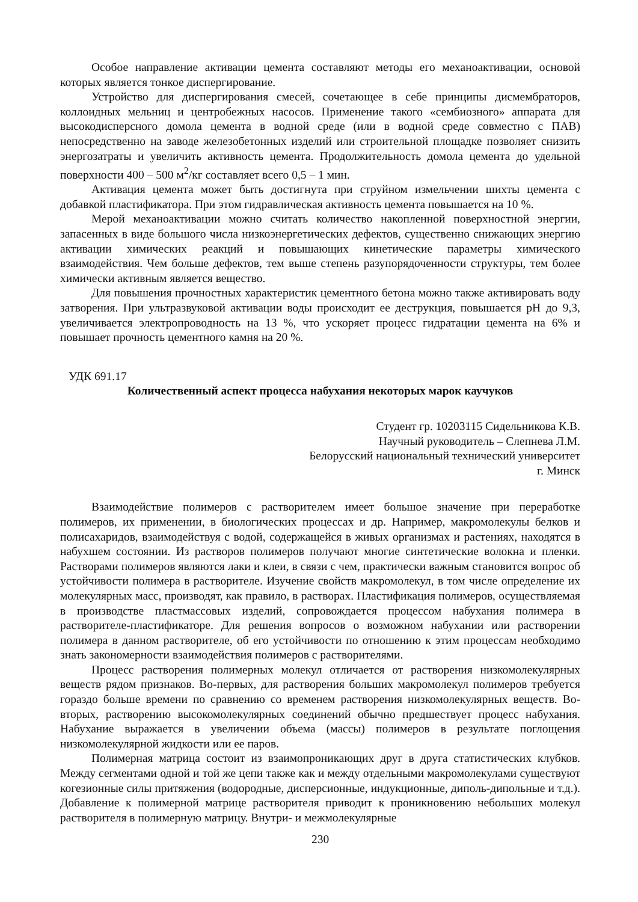Особое направление активации цемента составляют методы его механоактивации, основой которых является тонкое диспергирование.
Устройство для диспергирования смесей, сочетающее в себе принципы дисмембраторов, коллоидных мельниц и центробежных насосов. Применение такого «сембиозного» аппарата для высокодисперсного домола цемента в водной среде (или в водной среде совместно с ПАВ) непосредственно на заводе железобетонных изделий или строительной площадке позволяет снизить энергозатраты и увеличить активность цемента. Продолжительность домола цемента до удельной поверхности 400 – 500 м<sup>2</sup>/кг составляет всего 0,5 – 1 мин.
Активация цемента может быть достигнута при струйном измельчении шихты цемента с добавкой пластификатора. При этом гидравлическая активность цемента повышается на 10 %.
Мерой механоактивации можно считать количество накопленной поверхностной энергии, запасенных в виде большого числа низкоэнергетических дефектов, существенно снижающих энергию активации химических реакций и повышающих кинетические параметры химического взаимодействия. Чем больше дефектов, тем выше степень разупорядоченности структуры, тем более химически активным является вещество.
Для повышения прочностных характеристик цементного бетона можно также активировать воду затворения. При ультразвуковой активации воды происходит ее деструкция, повышается pH до 9,3, увеличивается электропроводность на 13 %, что ускоряет процесс гидратации цемента на 6% и повышает прочность цементного камня на 20 %.
УДК 691.17
Количественный аспект процесса набухания некоторых марок каучуков
Студент гр. 10203115 Сидельникова К.В.
Научный руководитель – Слепнева Л.М.
Белорусский национальный технический университет
г. Минск
Взаимодействие полимеров с растворителем имеет большое значение при переработке полимеров, их применении, в биологических процессах и др. Например, макромолекулы белков и полисахаридов, взаимодействуя с водой, содержащейся в живых организмах и растениях, находятся в набухшем состоянии. Из растворов полимеров получают многие синтетические волокна и пленки. Растворами полимеров являются лаки и клеи, в связи с чем, практически важным становится вопрос об устойчивости полимера в растворителе. Изучение свойств макромолекул, в том числе определение их молекулярных масс, производят, как правило, в растворах. Пластификация полимеров, осуществляемая в производстве пластмассовых изделий, сопровождается процессом набухания полимера в растворителе-пластификаторе. Для решения вопросов о возможном набухании или растворении полимера в данном растворителе, об его устойчивости по отношению к этим процессам необходимо знать закономерности взаимодействия полимеров с растворителями.
Процесс растворения полимерных молекул отличается от растворения низкомолекулярных веществ рядом признаков. Во-первых, для растворения больших макромолекул полимеров требуется гораздо больше времени по сравнению со временем растворения низкомолекулярных веществ. Во-вторых, растворению высокомолекулярных соединений обычно предшествует процесс набухания. Набухание выражается в увеличении объема (массы) полимеров в результате поглощения низкомолекулярной жидкости или ее паров.
Полимерная матрица состоит из взаимопроникающих друг в друга статистических клубков. Между сегментами одной и той же цепи также как и между отдельными макромолекулами существуют когезионные силы притяжения (водородные, дисперсионные, индукционные, диполь-дипольные и т.д.). Добавление к полимерной матрице растворителя приводит к проникновению небольших молекул растворителя в полимерную матрицу. Внутри- и межмолекулярные
230